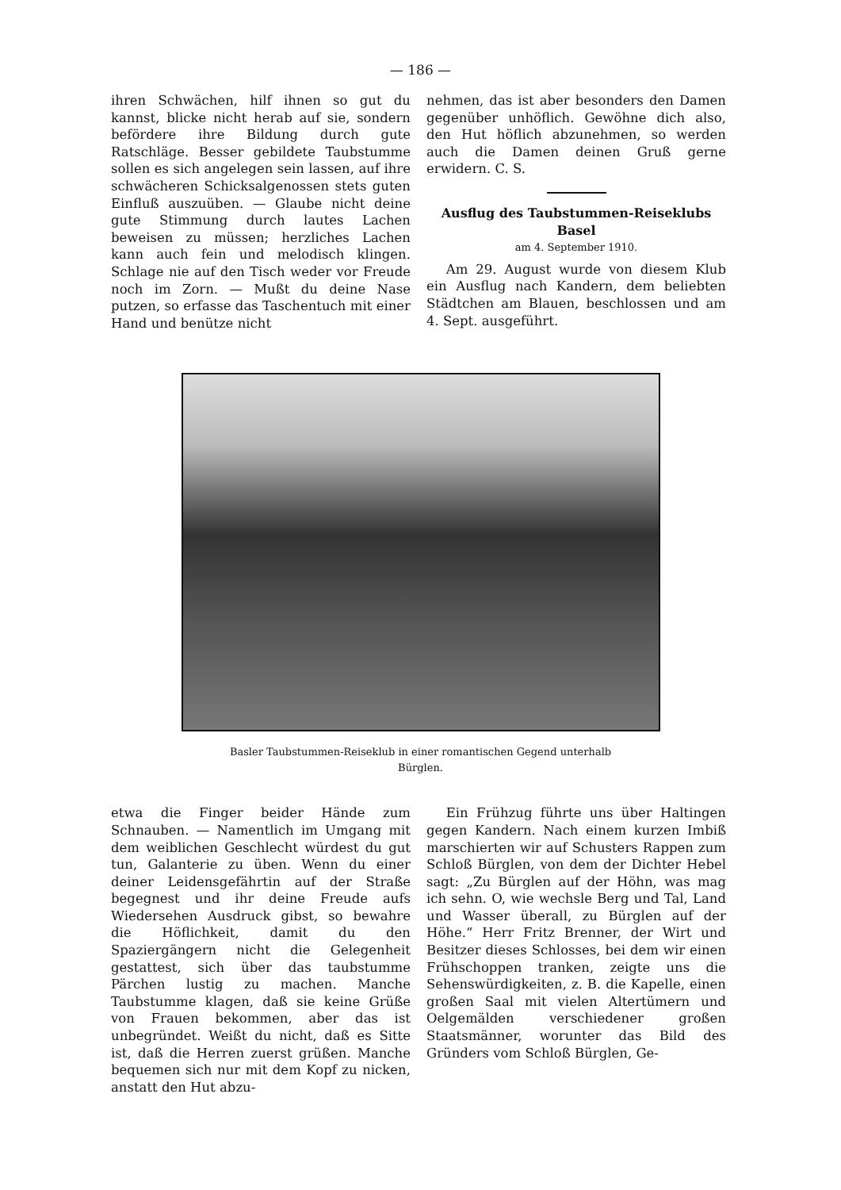— 186 —
ihren Schwächen, hilf ihnen so gut du kannst, blicke nicht herab auf sie, sondern befördere ihre Bildung durch gute Ratschläge. Besser gebildete Taubstumme sollen es sich angelegen sein lassen, auf ihre schwächeren Schicksalgenossen stets guten Einfluß auszuüben. — Glaube nicht deine gute Stimmung durch lautes Lachen beweisen zu müssen; herzliches Lachen kann auch fein und melodisch klingen. Schlage nie auf den Tisch weder vor Freude noch im Zorn. — Mußt du deine Nase putzen, so erfasse das Taschentuch mit einer Hand und benütze nicht
nehmen, das ist aber besonders den Damen gegenüber unhöflich. Gewöhne dich also, den Hut höflich abzunehmen, so werden auch die Damen deinen Gruß gerne erwidern. C. S.
Ausflug des Taubstummen-Reiseklubs Basel
am 4. September 1910.
Am 29. August wurde von diesem Klub ein Ausflug nach Kandern, dem beliebten Städtchen am Blauen, beschlossen und am 4. Sept. ausgeführt.
Basler Taubstummen-Reiseklub in einer romantischen Gegend unterhalb Bürglen.
etwa die Finger beider Hände zum Schnauben. — Namentlich im Umgang mit dem weiblichen Geschlecht würdest du gut tun, Galanterie zu üben. Wenn du einer deiner Leidensgefährtin auf der Straße begegnest und ihr deine Freude aufs Wiedersehen Ausdruck gibst, so bewahre die Höflichkeit, damit du den Spaziergängern nicht die Gelegenheit gestattest, sich über das taubstumme Pärchen lustig zu machen. Manche Taubstumme klagen, daß sie keine Grüße von Frauen bekommen, aber das ist unbegründet. Weißt du nicht, daß es Sitte ist, daß die Herren zuerst grüßen. Manche bequemen sich nur mit dem Kopf zu nicken, anstatt den Hut abzu-
Ein Frühzug führte uns über Haltingen gegen Kandern. Nach einem kurzen Imbiß marschierten wir auf Schusters Rappen zum Schloß Bürglen, von dem der Dichter Hebel sagt: „Zu Bürglen auf der Höhn, was mag ich sehn. O, wie wechsle Berg und Tal, Land und Wasser überall, zu Bürglen auf der Höhe.“ Herr Fritz Brenner, der Wirt und Besitzer dieses Schlosses, bei dem wir einen Frühschoppen tranken, zeigte uns die Sehenswürdigkeiten, z. B. die Kapelle, einen großen Saal mit vielen Altertümern und Oelgemälden verschiedener großen Staatsmänner, worunter das Bild des Gründers vom Schloß Bürglen, Ge-